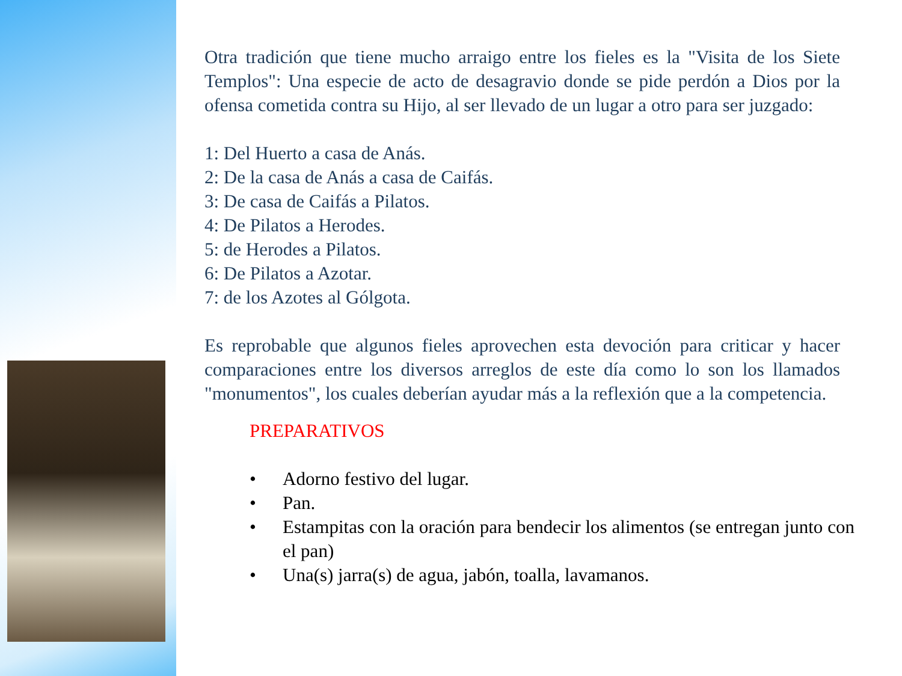Otra tradición que tiene mucho arraigo entre los fieles es la "Visita de los Siete Templos": Una especie de acto de desagravio donde se pide perdón a Dios por la ofensa cometida contra su Hijo, al ser llevado de un lugar a otro para ser juzgado:
1: Del Huerto a casa de Anás.
2: De la casa de Anás a casa de Caifás.
3: De casa de Caifás a Pilatos.
4: De Pilatos a Herodes.
5: de Herodes a Pilatos.
6: De Pilatos a Azotar.
7: de los Azotes al Gólgota.
Es reprobable que algunos fieles aprovechen esta devoción para criticar y hacer comparaciones entre los diversos arreglos de este día como lo son los llamados "monumentos", los cuales deberían ayudar más a la reflexión que a la competencia.
PREPARATIVOS
• Adorno festivo del lugar.
• Pan.
• Estampitas con la oración para bendecir los alimentos (se entregan junto con el pan)
• Una(s) jarra(s) de agua, jabón, toalla, lavamanos.